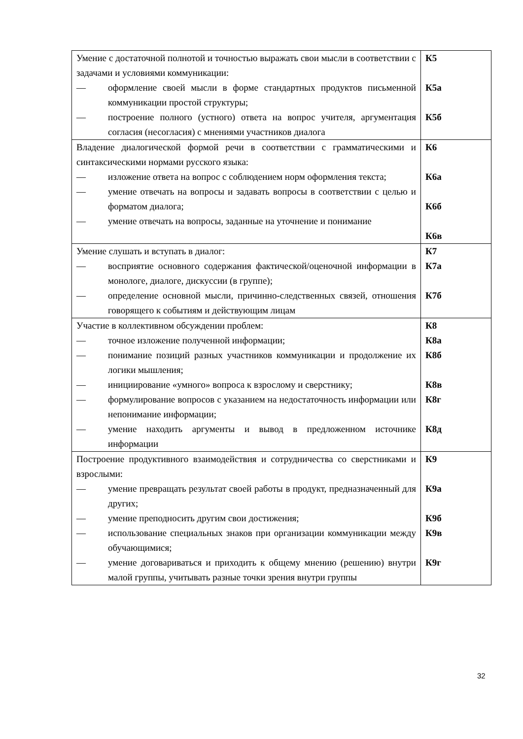| Умение с достаточной полнотой и точностью выражать свои мысли в соответствии с задачами и условиями коммуникации: — оформление своей мысли в форме стандартных продуктов письменной коммуникации простой структуры; — построение полного (устного) ответа на вопрос учителя, аргументация согласия (несогласия) с мнениями участников диалога | К5 К5а К5б |
| Владение диалогической формой речи в соответствии с грамматическими и синтаксическими нормами русского языка: — изложение ответа на вопрос с соблюдением норм оформления текста; — умение отвечать на вопросы и задавать вопросы в соответствии с целью и форматом диалога; — умение отвечать на вопросы, заданные на уточнение и понимание | К6 К6а К6б К6в |
| Умение слушать и вступать в диалог: — восприятие основного содержания фактической/оценочной информации в монологе, диалоге, дискуссии (в группе); — определение основной мысли, причинно-следственных связей, отношения говорящего к событиям и действующим лицам | К7 К7а К7б |
| Участие в коллективном обсуждении проблем: — точное изложение полученной информации; — понимание позиций разных участников коммуникации и продолжение их логики мышления; — инициирование «умного» вопроса к взрослому и сверстнику; — формулирование вопросов с указанием на недостаточность информации или непонимание информации; — умение находить аргументы и вывод в предложенном источнике информации | К8 К8а К8б К8в К8г К8д |
| Построение продуктивного взаимодействия и сотрудничества со сверстниками и взрослыми: — умение превращать результат своей работы в продукт, предназначенный для других; — умение преподносить другим свои достижения; — использование специальных знаков при организации коммуникации между обучающимися; — умение договариваться и приходить к общему мнению (решению) внутри малой группы, учитывать разные точки зрения внутри группы | К9 К9а К9б К9в К9г |
32